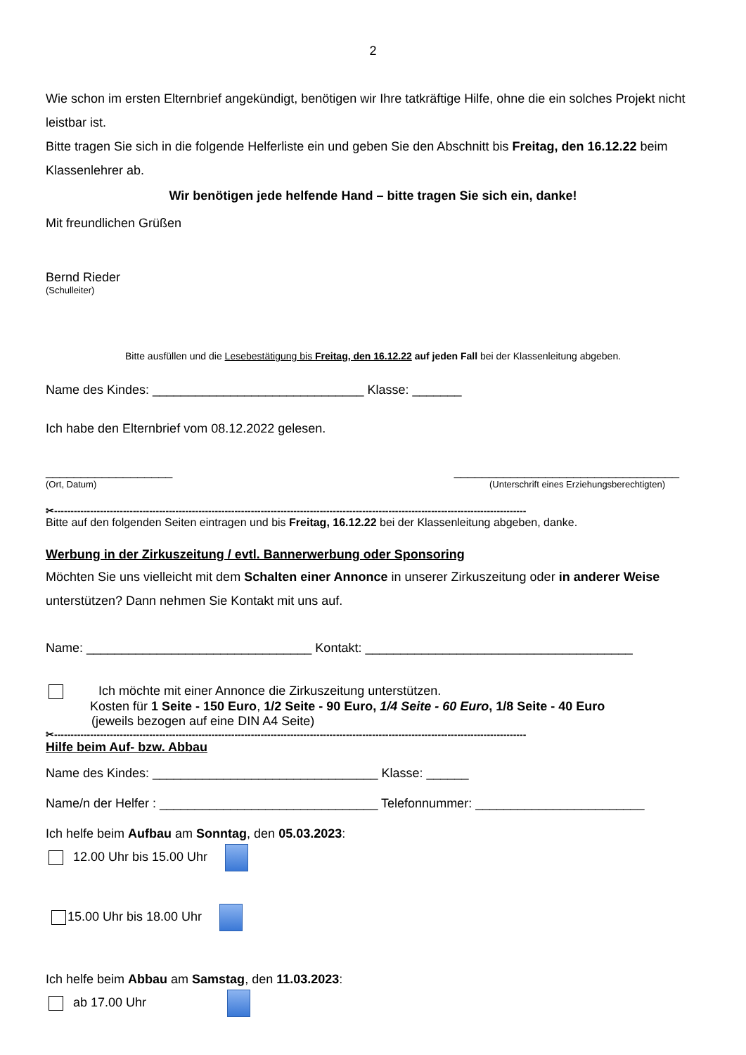2
Wie schon im ersten Elternbrief angekündigt, benötigen wir Ihre tatkräftige Hilfe, ohne die ein solches Projekt nicht leistbar ist.
Bitte tragen Sie sich in die folgende Helferliste ein und geben Sie den Abschnitt bis Freitag, den 16.12.22 beim Klassenlehrer ab.
Wir benötigen jede helfende Hand – bitte tragen Sie sich ein, danke!
Mit freundlichen Grüßen
Bernd Rieder
(Schulleiter)
Bitte ausfüllen und die Lesebestätigung bis Freitag, den 16.12.22 auf jeden Fall bei der Klassenleitung abgeben.
Name des Kindes: ______________________________ Klasse: _______
Ich habe den Elternbrief vom 08.12.2022 gelesen.
__________________ ________________________________
(Ort, Datum) (Unterschrift eines Erziehungsberechtigten)
✂------------------------------------------------------------------------------------------------------------------------------------------------
Bitte auf den folgenden Seiten eintragen und bis Freitag, 16.12.22 bei der Klassenleitung abgeben, danke.
Werbung in der Zirkuszeitung / evtl. Bannerwerbung oder Sponsoring
Möchten Sie uns vielleicht mit dem Schalten einer Annonce in unserer Zirkuszeitung oder in anderer Weise unterstützen? Dann nehmen Sie Kontakt mit uns auf.
Name: ________________________________ Kontakt: ______________________________________
Ich möchte mit einer Annonce die Zirkuszeitung unterstützen.
Kosten für 1 Seite - 150 Euro, 1/2 Seite - 90 Euro, 1/4 Seite - 60 Euro, 1/8 Seite - 40 Euro
(jeweils bezogen auf eine DIN A4 Seite)
✂------------------------------------------------------------------------------------------------------------------------------------------------
Hilfe beim Auf- bzw. Abbau
Name des Kindes: ________________________________ Klasse: ______
Name/n der Helfer : _______________________________ Telefonnummer: ________________________
Ich helfe beim Aufbau am Sonntag, den 05.03.2023:
12.00 Uhr bis 15.00 Uhr
15.00 Uhr bis 18.00 Uhr
Ich helfe beim Abbau am Samstag, den 11.03.2023:
ab 17.00 Uhr